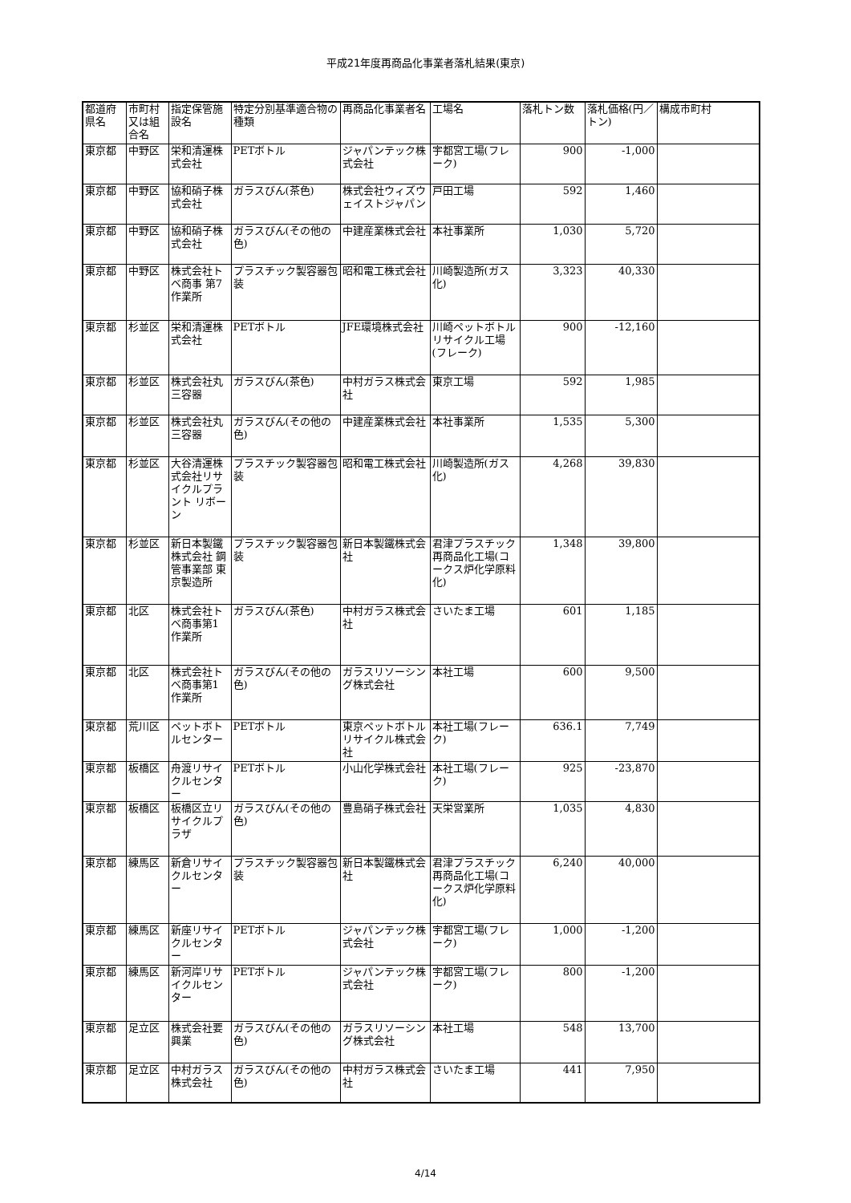平成21年度再商品化事業者落札結果(東京)
| 都道府県名 | 市町村又は組合名 | 指定保管施設名 | 特定分別基準適合物の種類 | 再商品化事業者名 | 工場名 | 落札トン数 | 落札価格(円／トン) | 構成市町村 |
| --- | --- | --- | --- | --- | --- | --- | --- | --- |
| 東京都 | 中野区 | 栄和清運株式会社 | PETボトル | ジャパンテック株式会社 | 宇都宮工場(フレーク) | 900 | -1,000 | |
| 東京都 | 中野区 | 協和硝子株式会社 | ガラスびん(茶色) | 株式会社ウィズウェイストジャパン | 戸田工場 | 592 | 1,460 | |
| 東京都 | 中野区 | 協和硝子株式会社 | ガラスびん(その他の色) | 中建産業株式会社 | 本社事業所 | 1,030 | 5,720 | |
| 東京都 | 中野区 | 株式会社トベ商事 第7作業所 | プラスチック製容器包装 | 昭和電工株式会社 | 川崎製造所(ガス化) | 3,323 | 40,330 | |
| 東京都 | 杉並区 | 栄和清運株式会社 | PETボトル | JFE環境株式会社 | 川崎ペットボトルリサイクル工場(フレーク) | 900 | -12,160 | |
| 東京都 | 杉並区 | 株式会社丸三容器 | ガラスびん(茶色) | 中村ガラス株式会社 | 東京工場 | 592 | 1,985 | |
| 東京都 | 杉並区 | 株式会社丸三容器 | ガラスびん(その他の色) | 中建産業株式会社 | 本社事業所 | 1,535 | 5,300 | |
| 東京都 | 杉並区 | 大谷清運株式会社リサイクルプラント リボーン | プラスチック製容器包装 | 昭和電工株式会社 | 川崎製造所(ガス化) | 4,268 | 39,830 | |
| 東京都 | 杉並区 | 新日本製鐵株式会社 鋼管事業部 東京製造所 | プラスチック製容器包装 | 新日本製鐵株式会社 | 君津プラスチック再商品化工場(コークス炉化学原料化) | 1,348 | 39,800 | |
| 東京都 | 北区 | 株式会社トベ商事第1作業所 | ガラスびん(茶色) | 中村ガラス株式会社 | さいたま工場 | 601 | 1,185 | |
| 東京都 | 北区 | 株式会社トベ商事第1作業所 | ガラスびん(その他の色) | ガラスリソーシング株式会社 | 本社工場 | 600 | 9,500 | |
| 東京都 | 荒川区 | ペットボトルセンター | PETボトル | 東京ペットボトルリサイクル株式会社 | 本社工場(フレーク) | 636.1 | 7,749 | |
| 東京都 | 板橋区 | 舟渡リサイクルセンター | PETボトル | 小山化学株式会社 | 本社工場(フレーク) | 925 | -23,870 | |
| 東京都 | 板橋区 | 板橋区立リサイクルプラザ | ガラスびん(その他の色) | 豊島硝子株式会社 | 天栄営業所 | 1,035 | 4,830 | |
| 東京都 | 練馬区 | 新倉リサイクルセンター | プラスチック製容器包装 | 新日本製鐵株式会社 | 君津プラスチック再商品化工場(コークス炉化学原料化) | 6,240 | 40,000 | |
| 東京都 | 練馬区 | 新座リサイクルセンター | PETボトル | ジャパンテック株式会社 | 宇都宮工場(フレーク) | 1,000 | -1,200 | |
| 東京都 | 練馬区 | 新河岸リサイクルセンター | PETボトル | ジャパンテック株式会社 | 宇都宮工場(フレーク) | 800 | -1,200 | |
| 東京都 | 足立区 | 株式会社要興業 | ガラスびん(その他の色) | ガラスリソーシング株式会社 | 本社工場 | 548 | 13,700 | |
| 東京都 | 足立区 | 中村ガラス株式会社 | ガラスびん(その他の色) | 中村ガラス株式会社 | さいたま工場 | 441 | 7,950 | |
4/14